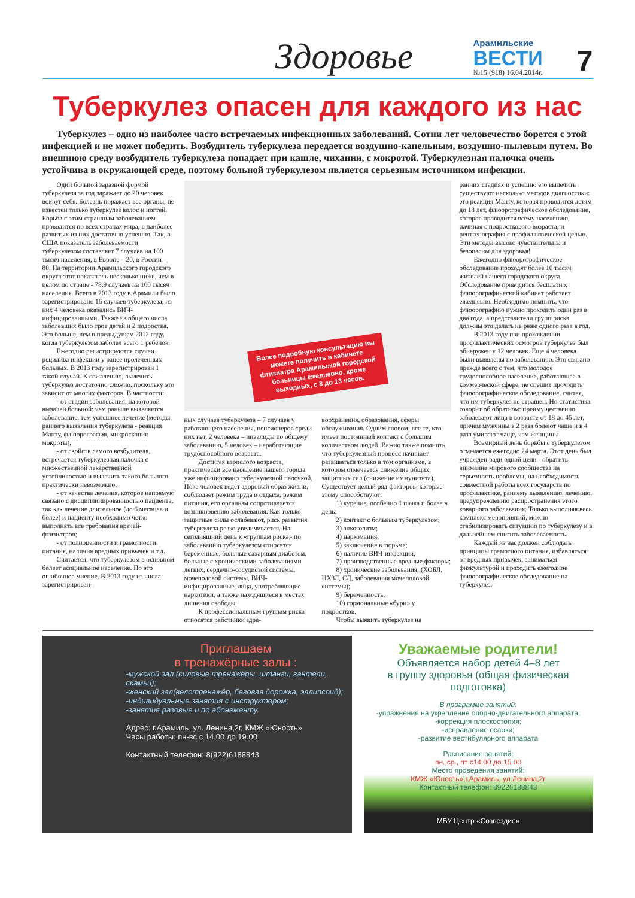Здоровье
Арамильские
ВЕСТИ
№15 (918) 16.04.2014г.
7
Туберкулез опасен для каждого из нас
Туберкулез – одно из наиболее часто встречаемых инфекционных заболеваний. Сотни лет человечество борется с этой инфекцией и не может победить. Возбудитель туберкулеза передается воздушно-капельным, воздушно-пылевым путем. Во внешнюю среду возбудитель туберкулеза попадает при кашле, чихании, с мокротой. Туберкулезная палочка очень устойчива в окружающей среде, поэтому больной туберкулезом является серьезным источником инфекции.
Один больной заразной формой туберкулеза за год заражает до 20 человек вокруг себя. Болезнь поражает все органы, не известен только туберкулез волос и ногтей. Борьба с этим страшным заболеванием проводится по всех странах мира, в наиболее развитых из них достаточно успешно. Так, в США показатель заболеваемости туберкулезом составляет 7 случаев на 100 тысяч населения, в Европе – 20, в России – 80. На территории Арамильского городского округа этот показатель несколько ниже, чем в целом по стране - 78,9 случаев на 100 тысяч населения. Всего в 2013 году в Арамили было зарегистрировано 16 случаев туберкулеза, из них 4 человека оказались ВИЧ-инфицированными. Также из общего числа заболевших было трое детей и 2 подростка. Это больше, чем в предыдущем 2012 году, когда туберкулезом заболел всего 1 ребенок.
Ежегодно регистрируются случаи рецидива инфекции у ранее пролеченных больных. В 2013 году зарегистрирован 1 такой случай. К сожалению, вылечить туберкулез достаточно сложно, поскольку это зависит от многих факторов. В частности:
- от стадии заболевания, на которой выявлен больной: чем раньше выявляется заболевание, тем успешнее лечение (методы раннего выявления туберкулеза - реакция Манту, флюорография, микроскопия мокроты);
- от свойств самого возбудителя, встречается туберкулезная палочка с множественной лекарственной устойчивостью и вылечить такого больного практически невозможно;
- от качества лечения, которое напрямую связано с дисциплинированностью пациента, так как лечение длительное (до 6 месяцев и более) и пациенту необходимо четко выполнять все требования врачей-фтизиатров;
- от полноценности и грамотности питания, наличия вредных привычек и т.д.
Считается, что туберкулезом в основном болеет асоциальное население. Но это ошибочное мнение. В 2013 году из числа зарегистрирован-
Более подробную консультацию вы можете получить в кабинете фтизиатра Арамильской городской больницы ежедневно, кроме выходных, с 8 до 13 часов.
ных случаев туберкулеза – 7 случаев у работающего населения, пенсионеров среди них нет, 2 человека – инвалиды по общему заболеванию, 5 человек – неработающие трудоспособного возраста.
Достигая взрослого возраста, практически все население нашего города уже инфицировано туберкулезной палочкой. Пока человек ведет здоровый образ жизни, соблюдает режим труда и отдыха, режим питания, его организм сопротивляется возникновению заболевания. Как только защитные силы ослабевают, риск развития туберкулеза резко увеличивается. На сегодняшний день к «группам риска» по заболеванию туберкулезом относятся беременные, больные сахарным диабетом, больные с хроническими заболеваниями легких, сердечно-сосудистой системы, мочеполовой системы, ВИЧ-инфицированные, лица, употребляющие наркотики, а также находящиеся в местах лишения свободы.
К профессиональным группам риска относятся работники здра-
воохранения, образования, сферы обслуживания. Одним словом, все те, кто имеет постоянный контакт с большим количеством людей. Важно также помнить, что туберкулезный процесс начинает развиваться только в том организме, в котором отмечается снижение общих защитных сил (снижение иммунитета). Существует целый ряд факторов, которые этому способствуют:
1) курение, особенно 1 пачка и более в день;
2) контакт с больным туберкулезом;
3) алкоголизм;
4) наркомания;
5) заключение в тюрьме;
6) наличие ВИЧ-инфекции;
7) производственные вредные факторы;
8) хронические заболевания; (ХОБЛ, НХЗЛ, СД, заболевания мочеполовой системы);
9) беременность;
10) гормональные «бури» у подростков.
Чтобы выявить туберкулез на
ранних стадиях и успешно его вылечить существуют несколько методов диагностики: это реакция Манту, которая проводится детям до 18 лет, флюорографическое обследование, которое проводится всему населению, начиная с подросткового возраста, и рентгенография с профилактической целью. Эти методы высоко чувствительны и безопасны для здоровья!
Ежегодно флюорографическое обследование проходят более 10 тысяч жителей нашего городского округа. Обследование проводится бесплатно, флюорографический кабинет работает ежедневно. Необходимо помнить, что флюорографию нужно проходить один раз в два года, а представители групп риска должны это делать не реже одного раза в год.
В 2013 году при прохождении профилактических осмотров туберкулез был обнаружен у 12 человек. Еще 4 человека были выявлены по заболеванию. Это связано прежде всего с тем, что молодое трудоспособное население, работающее в коммерческой сфере, не спешит проходить флюорографическое обследование, считая, что им туберкулез не страшен. Но статистика говорит об обратном: преимущественно заболевают лица в возрасте от 18 до 45 лет, причем мужчины в 2 раза болеют чаще и в 4 раза умирают чаще, чем женщины.
Всемирный день борьбы с туберкулезом отмечается ежегодно 24 марта. Этот день был учрежден ради одной цели - обратить внимание мирового сообщества на серьезность проблемы, на необходимость совместной работы всех государств по профилактике, раннему выявлению, лечению, предупреждению распространения этого коварного заболевания. Только выполняя весь комплекс мероприятий, можно стабилизировать ситуацию по туберкулезу и в дальнейшем снизить заболеваемость.
Каждый из нас должен соблюдать принципы грамотного питания, избавляться от вредных привычек, заниматься физкультурой и проходить ежегодное флюорографическое обследование на туберкулез.
Приглашаем
в тренажёрные залы :
-мужской зал (силовые тренажёры, штанги, гантели, скамьи);
-женский зал(велотренажёр, беговая дорожка, эллипсоид);
-индивидуальные занятия с инструктором;
-занятия разовые и по абонементу.
Адрес: г.Арамиль, ул. Ленина,2г, КМЖ «Юность»
Часы работы: пн-вс с 14.00 до 19.00
Контактный телефон: 8(922)6188843
Уважаемые родители!
Объявляется набор детей 4–8 лет
в группу здоровья (общая физическая подготовка)
В программе занятий:
-упражнения на укрепление опорно-двигательного аппарата;
-коррекция плоскостопия;
-исправление осанки;
-развитие вестибулярного аппарата
Расписание занятий:
пн.,ср., пт с14.00 до 15.00
Место проведения занятий:
КМЖ «Юность»,г.Арамиль, ул.Ленина,2г
Контактный телефон: 89226188843
МБУ Центр «Созвездие»